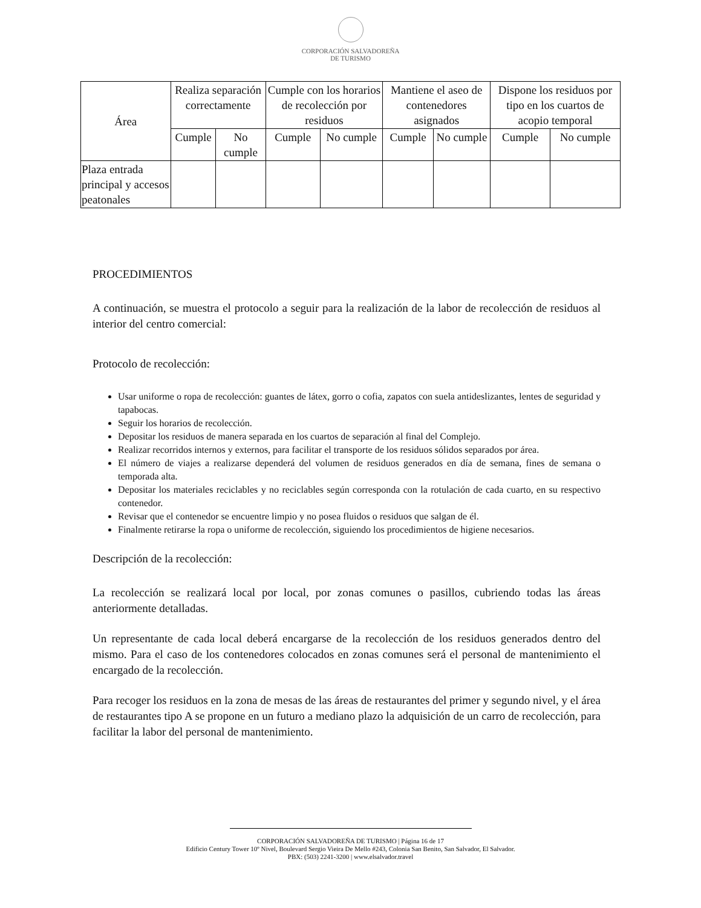CORPORACIÓN SALVADOREÑA
DE TURISMO
| Área | Realiza separación correctamente | | Cumple con los horarios de recolección por residuos | | Mantiene el aseo de contenedores asignados | | Dispone los residuos por tipo en los cuartos de acopio temporal | |
| --- | --- | --- | --- | --- | --- | --- | --- | --- |
| | Cumple | No cumple | Cumple | No cumple | Cumple | No cumple | Cumple | No cumple |
| Plaza entrada principal y accesos peatonales | | | | | | | | |
PROCEDIMIENTOS
A continuación, se muestra el protocolo a seguir para la realización de la labor de recolección de residuos al interior del centro comercial:
Protocolo de recolección:
Usar uniforme o ropa de recolección: guantes de látex, gorro o cofia, zapatos con suela antideslizantes, lentes de seguridad y tapabocas.
Seguir los horarios de recolección.
Depositar los residuos de manera separada en los cuartos de separación al final del Complejo.
Realizar recorridos internos y externos, para facilitar el transporte de los residuos sólidos separados por área.
El número de viajes a realizarse dependerá del volumen de residuos generados en día de semana, fines de semana o temporada alta.
Depositar los materiales reciclables y no reciclables según corresponda con la rotulación de cada cuarto, en su respectivo contenedor.
Revisar que el contenedor se encuentre limpio y no posea fluidos o residuos que salgan de él.
Finalmente retirarse la ropa o uniforme de recolección, siguiendo los procedimientos de higiene necesarios.
Descripción de la recolección:
La recolección se realizará local por local, por zonas comunes o pasillos, cubriendo todas las áreas anteriormente detalladas.
Un representante de cada local deberá encargarse de la recolección de los residuos generados dentro del mismo. Para el caso de los contenedores colocados en zonas comunes será el personal de mantenimiento el encargado de la recolección.
Para recoger los residuos en la zona de mesas de las áreas de restaurantes del primer y segundo nivel, y el área de restaurantes tipo A se propone en un futuro a mediano plazo la adquisición de un carro de recolección, para facilitar la labor del personal de mantenimiento.
CORPORACIÓN SALVADOREÑA DE TURISMO | Página 16 de 17
Edificio Century Tower 10º Nivel, Boulevard Sergio Vieira De Mello #243, Colonia San Benito, San Salvador, El Salvador.
PBX: (503) 2241-3200 | www.elsalvador.travel